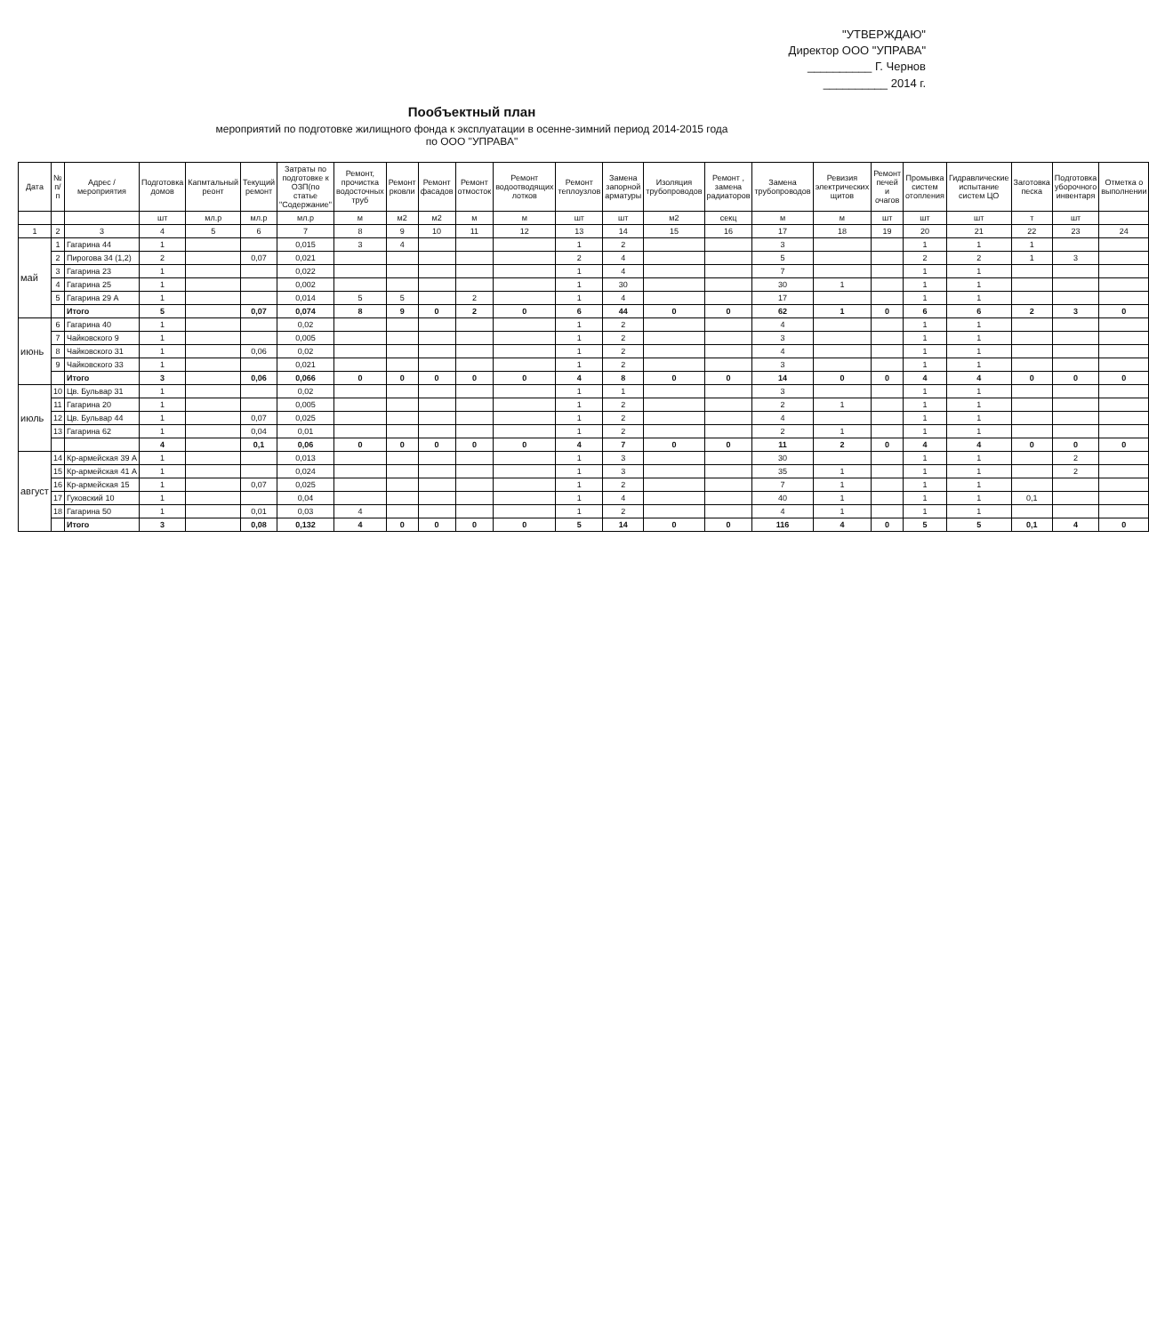"УТВЕРЖДАЮ"
Директор ООО "УПРАВА"
__________ Г. Чернов
__________ 2014 г.
Пообъектный план
мероприятий по подготовке жилищного фонда к эксплуатации в осенне-зимний период 2014-2015 года
по ООО "УПРАВА"
| Дата | № п/п | Адрес / мероприятия | Подготовка домов | Капмтальный реонт | Текущий ремонт | Затраты по подготовке к ОЗП(по статье "Содержание" | Ремонт, прочистка водосточных труб | Ремонт рковли | Ремонт фасадов | Ремонт отмосток | Ремонт водоотводящих лотков | Ремонт теплоузлов | Замена запорной арматуры | Изоляция трубопроводов | Ремонт , замена радиаторов | Замена трубопроводов | Ревизия электрических щитов | Ремонт печей и очагов | Промывка систем отопления | Гидравлические испытание систем ЦО | Заготовка песка | Подготовка уборочного инвентаря | Отметка о выполнении |
| --- | --- | --- | --- | --- | --- | --- | --- | --- | --- | --- | --- | --- | --- | --- | --- | --- | --- | --- | --- | --- | --- | --- | --- |
| | | | шт | мл.р | мл.р | мл.р | м | м2 | м2 | м | м | шт | шт | м2 | секц | м | м | шт | шт | шт | т | шт | |
| 1 | 2 | 3 | 4 | 5 | 6 | 7 | 8 | 9 | 10 | 11 | 12 | 13 | 14 | 15 | 16 | 17 | 18 | 19 | 20 | 21 | 22 | 23 | 24 |
| май | 1 | Гагарина 44 | 1 | | | 0,015 | 3 | 4 | | | | 1 | 2 | | | 3 | | | 1 | 1 | 1 | | |
| | 2 | Пирогова 34 (1,2) | 2 | | 0,07 | 0,021 | | | | | | 2 | 4 | | | 5 | | | 2 | 2 | 1 | 3 | |
| | 3 | Гагарина 23 | 1 | | | 0,022 | | | | | | 1 | 4 | | | 7 | | | 1 | 1 | | | |
| | 4 | Гагарина 25 | 1 | | | 0,002 | | | | | | 1 | 30 | | | 30 | 1 | | 1 | 1 | | | |
| | 5 | Гагарина 29 А | 1 | | | 0,014 | 5 | 5 | | 2 | | 1 | 4 | | | 17 | | | 1 | 1 | | | |
| | | Итого | 5 | | 0,07 | 0,074 | 8 | 9 | 0 | 2 | 0 | 6 | 44 | 0 | 0 | 62 | 1 | 0 | 6 | 6 | 2 | 3 | 0 |
| июнь | 6 | Гагарина 40 | 1 | | | 0,02 | | | | | | 1 | 2 | | | 4 | | | 1 | 1 | | | |
| | 7 | Чайковского 9 | 1 | | | 0,005 | | | | | | 1 | 2 | | | 3 | | | 1 | 1 | | | |
| | 8 | Чайковского 31 | 1 | | 0,06 | 0,02 | | | | | | 1 | 2 | | | 4 | | | 1 | 1 | | | |
| | 9 | Чайковского 33 | 1 | | | 0,021 | | | | | | 1 | 2 | | | 3 | | | 1 | 1 | | | |
| | | Итого | 3 | | 0,06 | 0,066 | 0 | 0 | 0 | 0 | 0 | 4 | 8 | 0 | 0 | 14 | 0 | 0 | 4 | 4 | 0 | 0 | 0 |
| июль | 10 | Цв. Бульвар 31 | 1 | | | 0,02 | | | | | | 1 | 1 | | | 3 | | | 1 | 1 | | | |
| | 11 | Гагарина 20 | 1 | | | 0,005 | | | | | | 1 | 2 | | | 2 | 1 | | 1 | 1 | | | |
| | 12 | Цв. Бульвар 44 | 1 | | 0,07 | 0,025 | | | | | | 1 | 2 | | | 4 | | | 1 | 1 | | | |
| | 13 | Гагарина 62 | 1 | | 0,04 | 0,01 | | | | | | 1 | 2 | | | 2 | 1 | | 1 | 1 | | | |
| | | | 4 | | 0,1 | 0,06 | 0 | 0 | 0 | 0 | 0 | 4 | 7 | 0 | 0 | 11 | 2 | 0 | 4 | 4 | 0 | 0 | 0 |
| август | 14 | Кр-армейская 39 А | 1 | | | 0,013 | | | | | | 1 | 3 | | | 30 | | | 1 | 1 | | 2 | |
| | 15 | Кр-армейская 41 А | 1 | | | 0,024 | | | | | | 1 | 3 | | | 35 | 1 | | 1 | 1 | | 2 | |
| | 16 | Кр-армейская 15 | 1 | | 0,07 | 0,025 | | | | | | 1 | 2 | | | 7 | 1 | | 1 | 1 | | | |
| | 17 | Гуковский 10 | 1 | | | 0,04 | | | | | | 1 | 4 | | | 40 | 1 | | 1 | 1 | 0,1 | | |
| | 18 | Гагарина 50 | 1 | | 0,01 | 0,03 | 4 | | | | | 1 | 2 | | | 4 | 1 | | 1 | 1 | | | |
| | | Итого | 3 | | 0,08 | 0,132 | 4 | 0 | 0 | 0 | 0 | 5 | 14 | 0 | 0 | 116 | 4 | 0 | 5 | 5 | 0,1 | 4 | 0 |